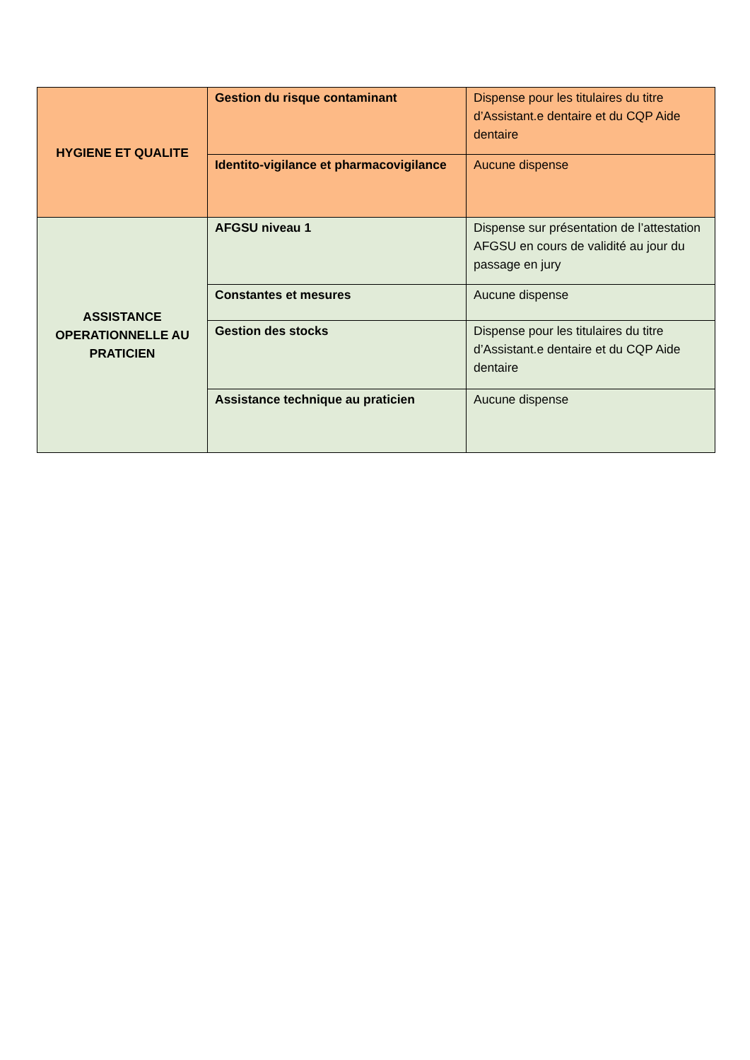| HYGIENE ET QUALITE | Gestion du risque contaminant | Dispense pour les titulaires du titre d’Assistant.e dentaire et du CQP Aide dentaire |
| | Identito-vigilance et pharmacovigilance | Aucune dispense |
| ASSISTANCE OPERATIONNELLE AU PRATICIEN | AFGSU niveau 1 | Dispense sur présentation de l’attestation AFGSU en cours de validité au jour du passage en jury |
| | Constantes et mesures | Aucune dispense |
| | Gestion des stocks | Dispense pour les titulaires du titre d’Assistant.e dentaire et du CQP Aide dentaire |
| | Assistance technique au praticien | Aucune dispense |